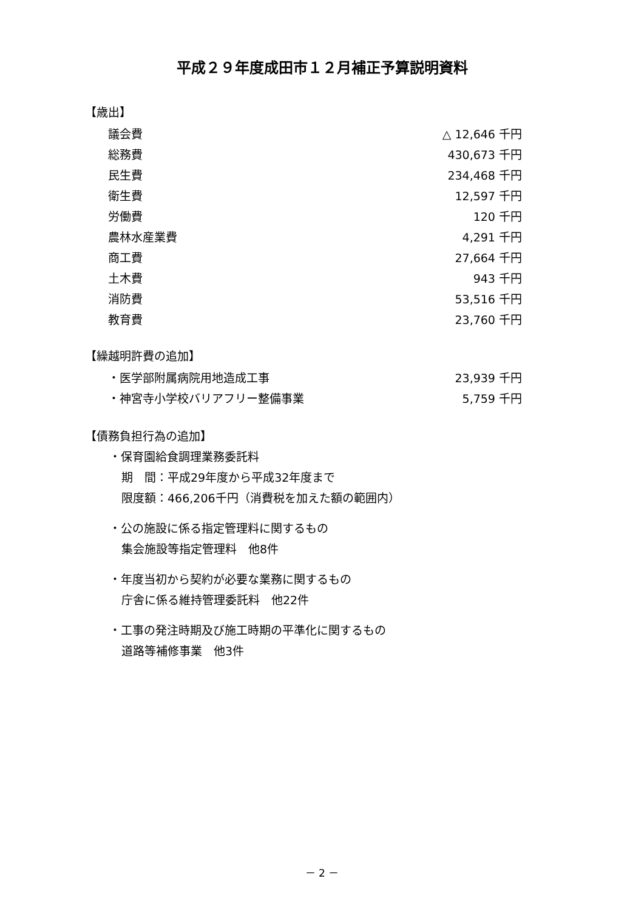平成２９年度成田市１２月補正予算説明資料
【歳出】
| 議会費 | △ 12,646 千円 |
| 総務費 | 430,673 千円 |
| 民生費 | 234,468 千円 |
| 衛生費 | 12,597 千円 |
| 労働費 | 120 千円 |
| 農林水産業費 | 4,291 千円 |
| 商工費 | 27,664 千円 |
| 土木費 | 943 千円 |
| 消防費 | 53,516 千円 |
| 教育費 | 23,760 千円 |
【繰越明許費の追加】
| ・医学部附属病院用地造成工事 | 23,939 千円 |
| ・神宮寺小学校バリアフリー整備事業 | 5,759 千円 |
【債務負担行為の追加】
・保育園給食調理業務委託料
期　間：平成29年度から平成32年度まで
限度額：466,206千円（消費税を加えた額の範囲内）
・公の施設に係る指定管理料に関するもの
集会施設等指定管理料　他8件
・年度当初から契約が必要な業務に関するもの
庁舎に係る維持管理委託料　他22件
・工事の発注時期及び施工時期の平準化に関するもの
道路等補修事業　他3件
－ 2 －